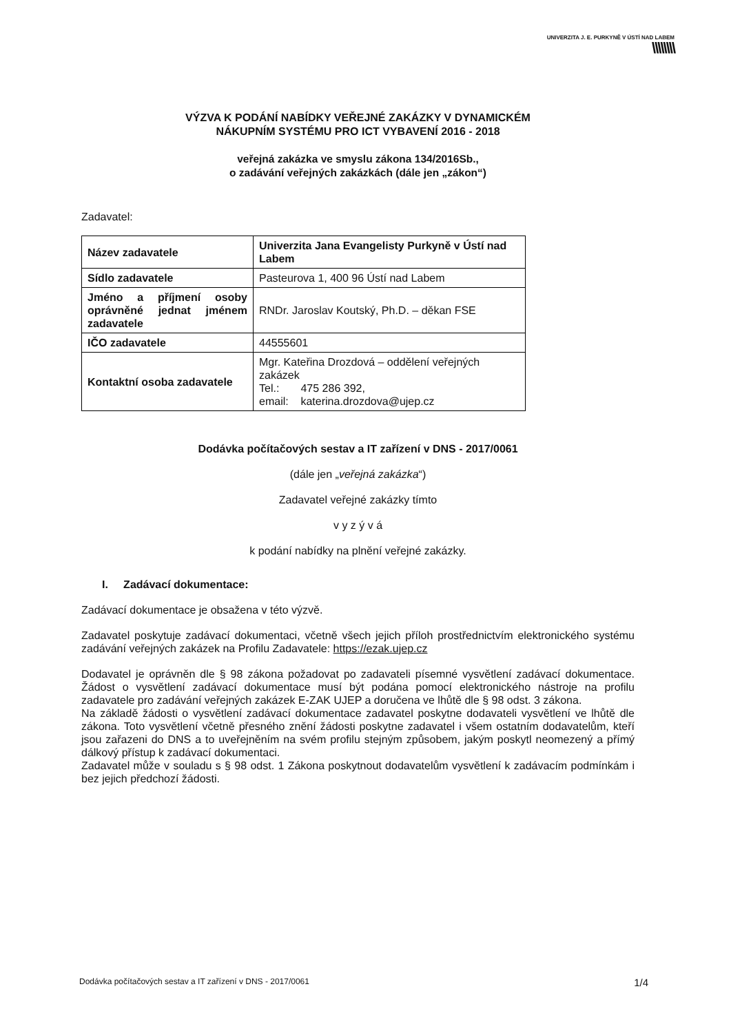UNIVERZITA J. E. PURKYNĚ V ÚSTÍ NAD LABEM
\\\\\\\\
VÝZVA K PODÁNÍ NABÍDKY VEŘEJNÉ ZAKÁZKY V DYNAMICKÉM
NÁKUPNÍM SYSTÉMU PRO ICT VYBAVENÍ 2016 - 2018
veřejná zakázka ve smyslu zákona 134/2016Sb.,
o zadávání veřejných zakázkách (dále jen „zákon“)
Zadavatel:
| Název zadavatele | Univerzita Jana Evangelisty Purkyně v Ústí nad Labem |
| Sídlo zadavatele | Pasteurova 1, 400 96 Ústí nad Labem |
| Jméno a příjmení osoby oprávněné jednat jménem zadavatele | RNDr. Jaroslav Koutský, Ph.D. – děkan FSE |
| IČO zadavatele | 44555601 |
| Kontaktní osoba zadavatele | Mgr. Kateřina Drozdová – oddělení veřejných zakázek Tel.: 475 286 392, email: katerina.drozdova@ujep.cz |
Dodávka počítačových sestav a IT zařízení v DNS - 2017/0061
(dále jen „veřejná zakázka“)
Zadavatel veřejné zakázky tímto
v y z ý v á
k podání nabídky na plnění veřejné zakázky.
I. Zadávací dokumentace:
Zadávací dokumentace je obsažena v této výzvě.
Zadavatel poskytuje zadávací dokumentaci, včetně všech jejich příloh prostřednictvím elektronického systému zadávání veřejných zakázek na Profilu Zadavatele: https://ezak.ujep.cz
Dodavatel je oprávněn dle § 98 zákona požadovat po zadavateli písemné vysvětlení zadávací dokumentace. Žádost o vysvětlení zadávací dokumentace musí být podána pomocí elektronického nástroje na profilu zadavatele pro zadávání veřejných zakázek E-ZAK UJEP a doručena ve lhůtě dle § 98 odst. 3 zákona.
Na základě žádosti o vysvětlení zadávací dokumentace zadavatel poskytne dodavateli vysvětlení ve lhůtě dle zákona. Toto vysvětlení včetně přesného znění žádosti poskytne zadavatel i všem ostatním dodavatelům, kteří jsou zařazeni do DNS a to uveřejněním na svém profilu stejným způsobem, jakým poskytl neomezený a přímý dálkový přístup k zadávací dokumentaci.
Zadavatel může v souladu s § 98 odst. 1 Zákona poskytnout dodavatelům vysvětlení k zadávacím podmínkám i bez jejich předchozí žádosti.
Dodávka počítačových sestav a IT zařízení v DNS - 2017/0061 1/4